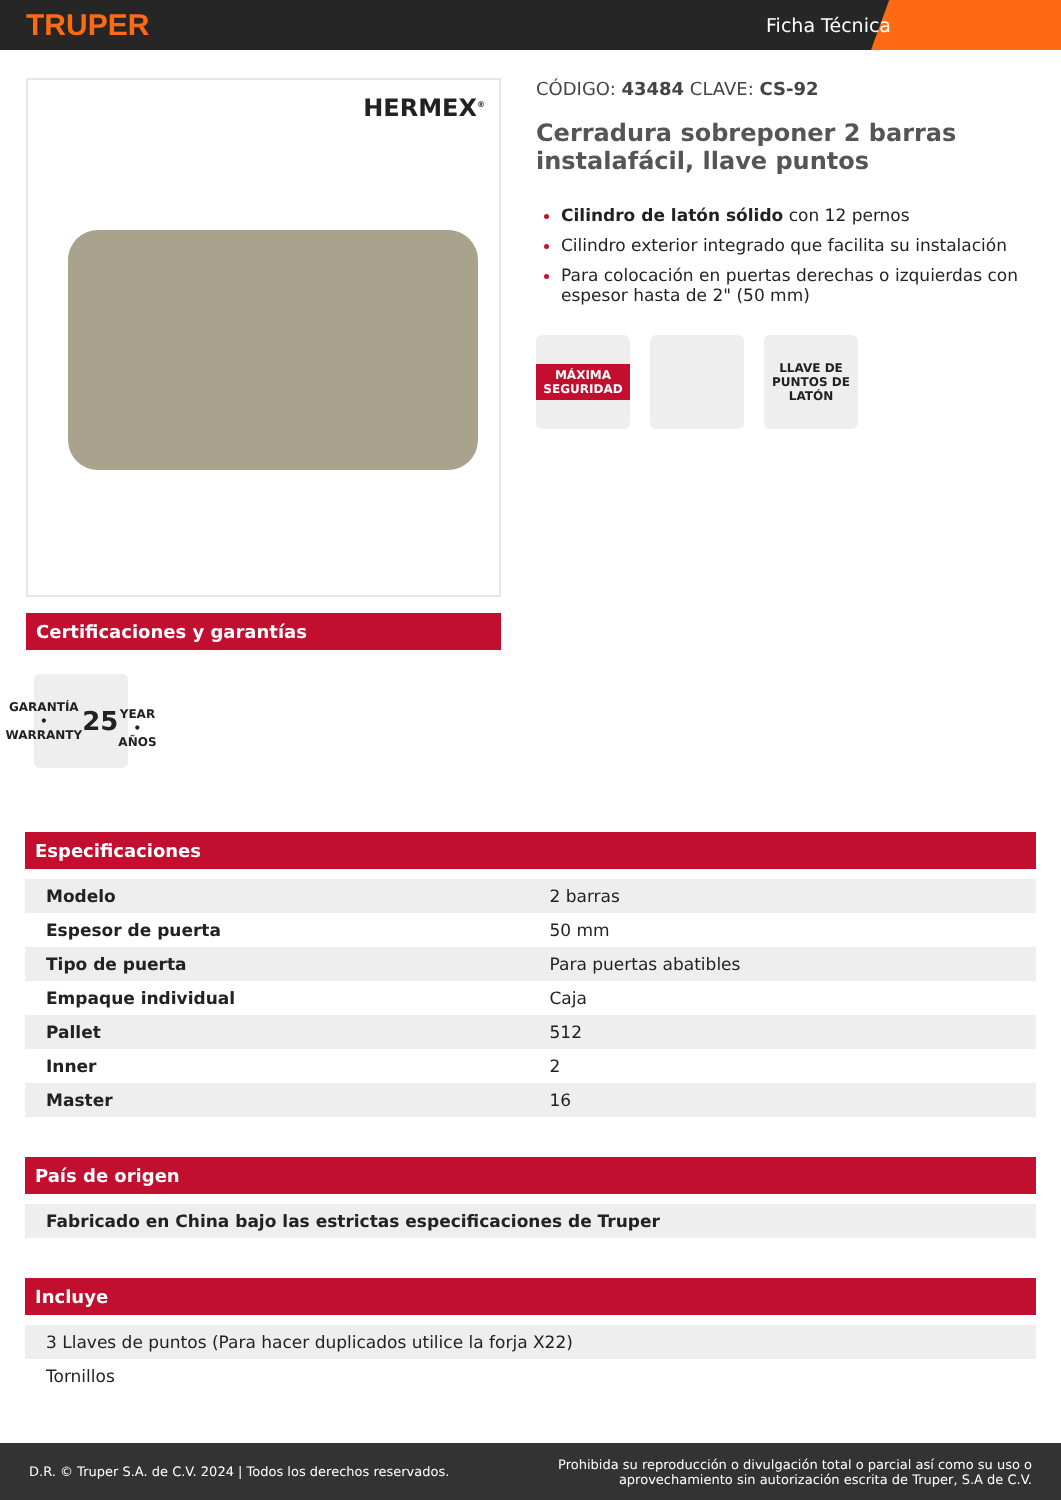TRUPER
Ficha Técnica
HERMEX<sup>®</sup>
Certificaciones y garantías
GARANTÍA • WARRANTY
25
YEAR • AÑOS
CÓDIGO: 43484 CLAVE: CS-92
Cerradura sobreponer 2 barras instalafácil, llave puntos
Cilindro de latón sólido con 12 pernos
Cilindro exterior integrado que facilita su instalación
Para colocación en puertas derechas o izquierdas con espesor hasta de 2" (50 mm)
MÁXIMA SEGURIDAD
LLAVE DE PUNTOS DE LATÓN
Especificaciones
| Modelo | 2 barras |
| Espesor de puerta | 50 mm |
| Tipo de puerta | Para puertas abatibles |
| Empaque individual | Caja |
| Pallet | 512 |
| Inner | 2 |
| Master | 16 |
País de origen
| Fabricado en China bajo las estrictas especificaciones de Truper |
Incluye
| 3 Llaves de puntos (Para hacer duplicados utilice la forja X22) |
| Tornillos |
D.R. © Truper S.A. de C.V. 2024 | Todos los derechos reservados. Prohibida su reproducción o divulgación total o parcial así como su uso o
aprovechamiento sin autorización escrita de Truper, S.A de C.V.